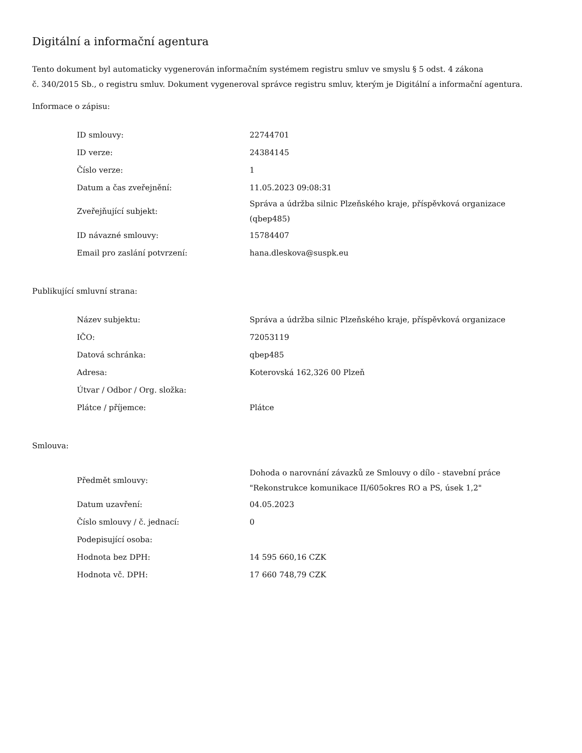Digitální a informační agentura
Tento dokument byl automaticky vygenerován informačním systémem registru smluv ve smyslu § 5 odst. 4 zákona
č. 340/2015 Sb., o registru smluv. Dokument vygeneroval správce registru smluv, kterým je Digitální a informační agentura.
Informace o zápisu:
| ID smlouvy: | 22744701 |
| ID verze: | 24384145 |
| Číslo verze: | 1 |
| Datum a čas zveřejnění: | 11.05.2023 09:08:31 |
| Zveřejňující subjekt: | Správa a údržba silnic Plzeňského kraje, příspěvková organizace (qbep485) |
| ID návazné smlouvy: | 15784407 |
| Email pro zaslání potvrzení: | hana.dleskova@suspk.eu |
Publikující smluvní strana:
| Název subjektu: | Správa a údržba silnic Plzeňského kraje, příspěvková organizace |
| IČO: | 72053119 |
| Datová schránka: | qbep485 |
| Adresa: | Koterovská 162,326 00 Plzeň |
| Útvar / Odbor / Org. složka: | |
| Plátce / příjemce: | Plátce |
Smlouva:
| Předmět smlouvy: | Dohoda o narovnání závazků ze Smlouvy o dílo - stavební práce "Rekonstrukce komunikace II/605okres RO a PS, úsek 1,2" |
| Datum uzavření: | 04.05.2023 |
| Číslo smlouvy / č. jednací: | 0 |
| Podepisující osoba: | |
| Hodnota bez DPH: | 14 595 660,16 CZK |
| Hodnota vč. DPH: | 17 660 748,79 CZK |